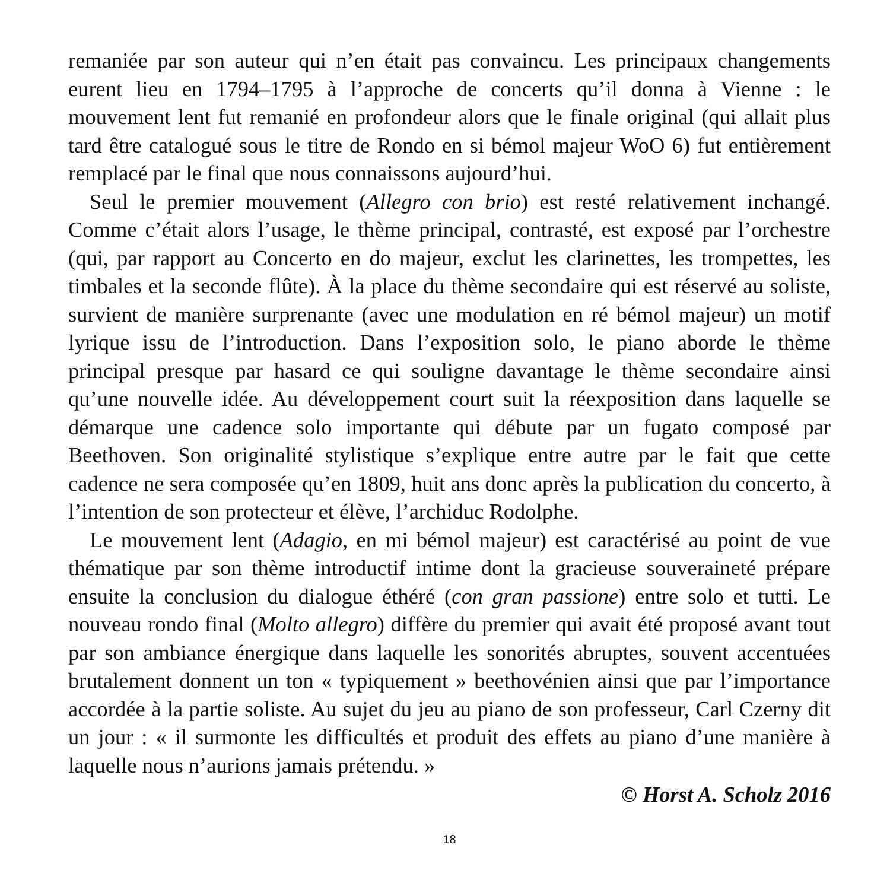remaniée par son auteur qui n’en était pas convaincu. Les principaux changements eurent lieu en 1794–1795 à l’approche de concerts qu’il donna à Vienne : le mouvement lent fut remanié en profondeur alors que le finale original (qui allait plus tard être catalogué sous le titre de Rondo en si bémol majeur WoO 6) fut entièrement remplacé par le final que nous connaissons aujourd’hui.
Seul le premier mouvement (Allegro con brio) est resté relativement inchangé. Comme c’était alors l’usage, le thème principal, contrasté, est exposé par l’orchestre (qui, par rapport au Concerto en do majeur, exclut les clarinettes, les trompettes, les timbales et la seconde flûte). À la place du thème secondaire qui est réservé au soliste, survient de manière surprenante (avec une modulation en ré bémol majeur) un motif lyrique issu de l’introduction. Dans l’exposition solo, le piano aborde le thème principal presque par hasard ce qui souligne davantage le thème secondaire ainsi qu’une nouvelle idée. Au développement court suit la réexposition dans laquelle se démarque une cadence solo importante qui débute par un fugato composé par Beethoven. Son originalité stylistique s’explique entre autre par le fait que cette cadence ne sera composée qu’en 1809, huit ans donc après la publication du concerto, à l’intention de son protecteur et élève, l’archiduc Rodolphe.
Le mouvement lent (Adagio, en mi bémol majeur) est caractérisé au point de vue thématique par son thème introductif intime dont la gracieuse souveraineté prépare ensuite la conclusion du dialogue éthéré (con gran passione) entre solo et tutti. Le nouveau rondo final (Molto allegro) diffère du premier qui avait été proposé avant tout par son ambiance énergique dans laquelle les sonorités abruptes, souvent accentuées brutalement donnent un ton « typiquement » beethovénien ainsi que par l’importance accordée à la partie soliste. Au sujet du jeu au piano de son professeur, Carl Czerny dit un jour : « il surmonte les difficultés et produit des effets au piano d’une manière à laquelle nous n’aurions jamais prétendu. »
© Horst A. Scholz 2016
18